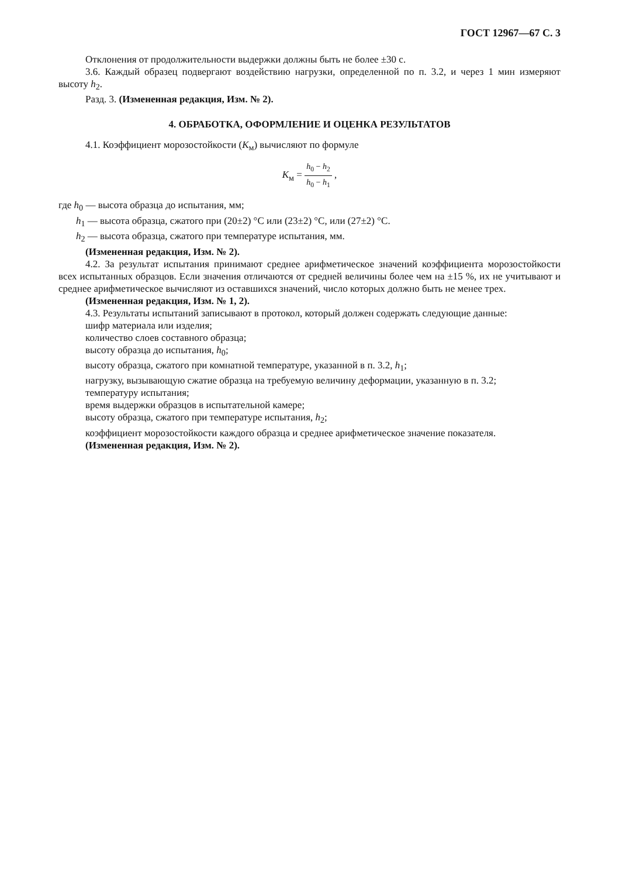ГОСТ 12967—67 С. 3
Отклонения от продолжительности выдержки должны быть не более ±30 с.
3.6. Каждый образец подвергают воздействию нагрузки, определенной по п. 3.2, и через 1 мин измеряют высоту h<sub>2</sub>.
Разд. 3. (Измененная редакция, Изм. № 2).
4. ОБРАБОТКА, ОФОРМЛЕНИЕ И ОЦЕНКА РЕЗУЛЬТАТОВ
4.1. Коэффициент морозостойкости (K<sub>м</sub>) вычисляют по формуле
K<sub>м</sub> = h<sub>0</sub> − h<sub>2</sub> h<sub>0</sub> − h<sub>1</sub> ,
где h<sub>0</sub> — высота образца до испытания, мм;
h<sub>1</sub> — высота образца, сжатого при (20±2) °С или (23±2) °С, или (27±2) °С.
h<sub>2</sub> — высота образца, сжатого при температуре испытания, мм.
(Измененная редакция, Изм. № 2).
4.2. За результат испытания принимают среднее арифметическое значений коэффициента морозостойкости всех испытанных образцов. Если значения отличаются от средней величины более чем на ±15 %, их не учитывают и среднее арифметическое вычисляют из оставшихся значений, число которых должно быть не менее трех.
(Измененная редакция, Изм. № 1, 2).
4.3. Результаты испытаний записывают в протокол, который должен содержать следующие данные:
шифр материала или изделия;
количество слоев составного образца;
высоту образца до испытания, h<sub>0</sub>;
высоту образца, сжатого при комнатной температуре, указанной в п. 3.2, h<sub>1</sub>;
нагрузку, вызывающую сжатие образца на требуемую величину деформации, указанную в п. 3.2;
температуру испытания;
время выдержки образцов в испытательной камере;
высоту образца, сжатого при температуре испытания, h<sub>2</sub>;
коэффициент морозостойкости каждого образца и среднее арифметическое значение показателя.
(Измененная редакция, Изм. № 2).